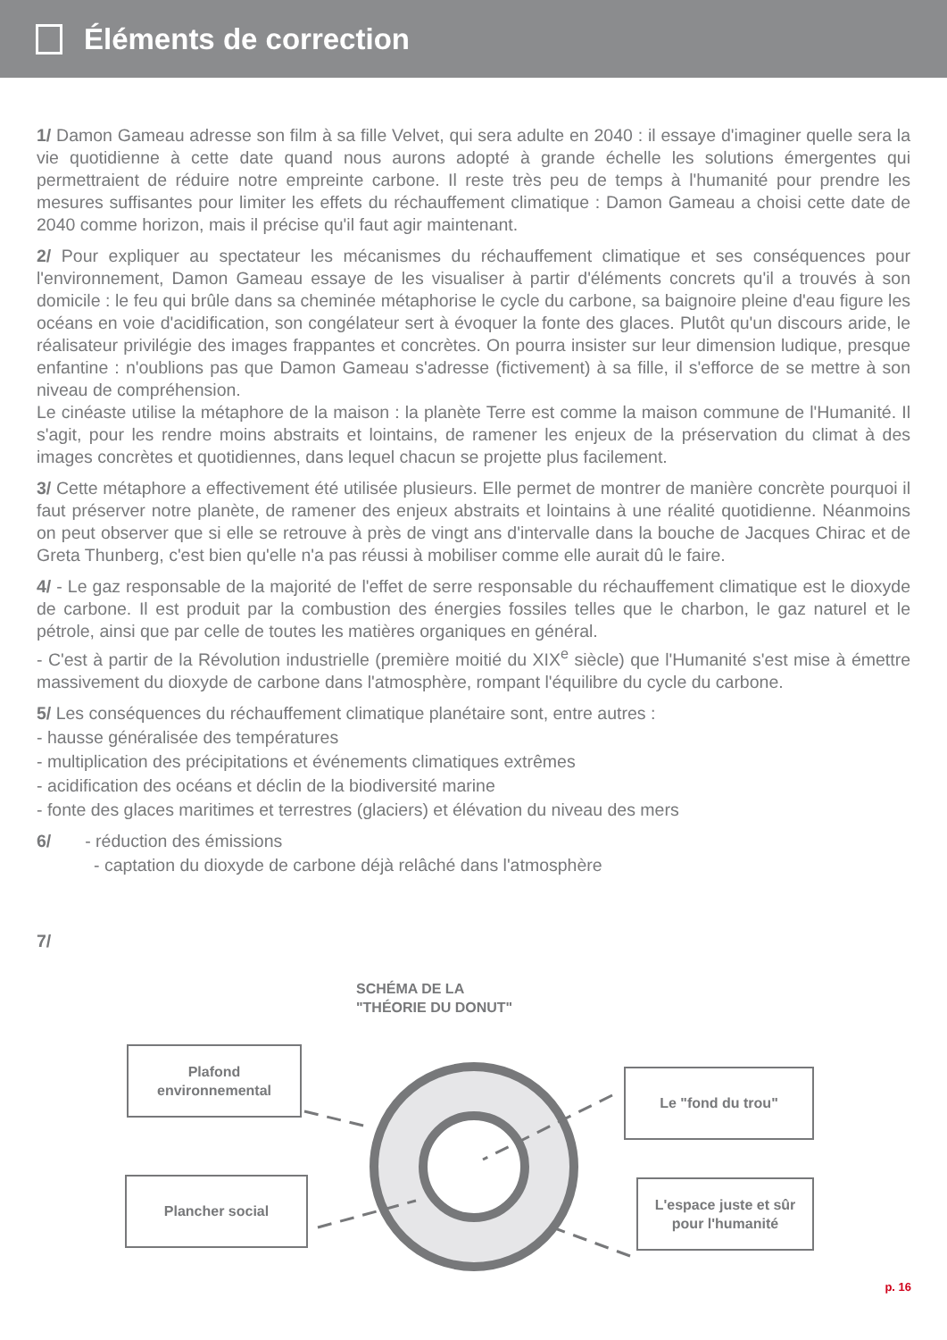Éléments de correction
1/ Damon Gameau adresse son film à sa fille Velvet, qui sera adulte en 2040 : il essaye d'imaginer quelle sera la vie quotidienne à cette date quand nous aurons adopté à grande échelle les solutions émergentes qui permettraient de réduire notre empreinte carbone. Il reste très peu de temps à l'humanité pour prendre les mesures suffisantes pour limiter les effets du réchauffement climatique : Damon Gameau a choisi cette date de 2040 comme horizon, mais il précise qu'il faut agir maintenant.
2/ Pour expliquer au spectateur les mécanismes du réchauffement climatique et ses conséquences pour l'environnement, Damon Gameau essaye de les visualiser à partir d'éléments concrets qu'il a trouvés à son domicile : le feu qui brûle dans sa cheminée métaphorise le cycle du carbone, sa baignoire pleine d'eau figure les océans en voie d'acidification, son congélateur sert à évoquer la fonte des glaces. Plutôt qu'un discours aride, le réalisateur privilégie des images frappantes et concrètes. On pourra insister sur leur dimension ludique, presque enfantine : n'oublions pas que Damon Gameau s'adresse (fictivement) à sa fille, il s'efforce de se mettre à son niveau de compréhension.
Le cinéaste utilise la métaphore de la maison : la planète Terre est comme la maison commune de l'Humanité. Il s'agit, pour les rendre moins abstraits et lointains, de ramener les enjeux de la préservation du climat à des images concrètes et quotidiennes, dans lequel chacun se projette plus facilement.
3/ Cette métaphore a effectivement été utilisée plusieurs. Elle permet de montrer de manière concrète pourquoi il faut préserver notre planète, de ramener des enjeux abstraits et lointains à une réalité quotidienne. Néanmoins on peut observer que si elle se retrouve à près de vingt ans d'intervalle dans la bouche de Jacques Chirac et de Greta Thunberg, c'est bien qu'elle n'a pas réussi à mobiliser comme elle aurait dû le faire.
4/ - Le gaz responsable de la majorité de l'effet de serre responsable du réchauffement climatique est le dioxyde de carbone. Il est produit par la combustion des énergies fossiles telles que le charbon, le gaz naturel et le pétrole, ainsi que par celle de toutes les matières organiques en général.
- C'est à partir de la Révolution industrielle (première moitié du XIX<sup>e</sup> siècle) que l'Humanité s'est mise à émettre massivement du dioxyde de carbone dans l'atmosphère, rompant l'équilibre du cycle du carbone.
5/ Les conséquences du réchauffement climatique planétaire sont, entre autres :
- hausse généralisée des températures
- multiplication des précipitations et événements climatiques extrêmes
- acidification des océans et déclin de la biodiversité marine
- fonte des glaces maritimes et terrestres (glaciers) et élévation du niveau des mers
6/ - réduction des émissions
- captation du dioxyde de carbone déjà relâché dans l'atmosphère
7/
SCHÉMA DE LA
"THÉORIE DU DONUT"
Plafond
environnemental
Le "fond du trou"
Plancher social
L'espace juste et sûr
pour l'humanité
p. 16